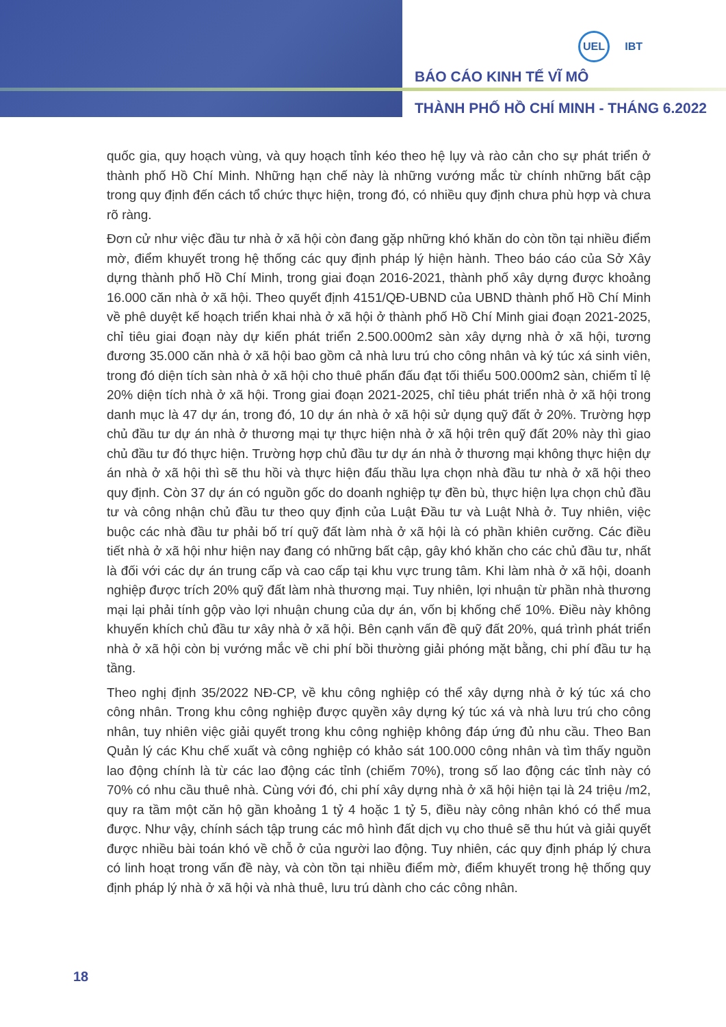UEL IBT
BÁO CÁO KINH TẾ VĨ MÔ
THÀNH PHỐ HỒ CHÍ MINH - THÁNG 6.2022
quốc gia, quy hoạch vùng, và quy hoạch tỉnh kéo theo hệ lụy và rào cản cho sự phát triển ở thành phố Hồ Chí Minh. Những hạn chế này là những vướng mắc từ chính những bất cập trong quy định đến cách tổ chức thực hiện, trong đó, có nhiều quy định chưa phù hợp và chưa rõ ràng.
Đơn cử như việc đầu tư nhà ở xã hội còn đang gặp những khó khăn do còn tồn tại nhiều điểm mờ, điểm khuyết trong hệ thống các quy định pháp lý hiện hành. Theo báo cáo của Sở Xây dựng thành phố Hồ Chí Minh, trong giai đoạn 2016-2021, thành phố xây dựng được khoảng 16.000 căn nhà ở xã hội. Theo quyết định 4151/QĐ-UBND của UBND thành phố Hồ Chí Minh về phê duyệt kế hoạch triển khai nhà ở xã hội ở thành phố Hồ Chí Minh giai đoạn 2021-2025, chỉ tiêu giai đoạn này dự kiến phát triển 2.500.000m2 sàn xây dựng nhà ở xã hội, tương đương 35.000 căn nhà ở xã hội bao gồm cả nhà lưu trú cho công nhân và ký túc xá sinh viên, trong đó diện tích sàn nhà ở xã hội cho thuê phấn đấu đạt tối thiểu 500.000m2 sàn, chiếm tỉ lệ 20% diện tích nhà ở xã hội. Trong giai đoạn 2021-2025, chỉ tiêu phát triển nhà ở xã hội trong danh mục là 47 dự án, trong đó, 10 dự án nhà ở xã hội sử dụng quỹ đất ở 20%. Trường hợp chủ đầu tư dự án nhà ở thương mại tự thực hiện nhà ở xã hội trên quỹ đất 20% này thì giao chủ đầu tư đó thực hiện. Trường hợp chủ đầu tư dự án nhà ở thương mại không thực hiện dự án nhà ở xã hội thì sẽ thu hồi và thực hiện đấu thầu lựa chọn nhà đầu tư nhà ở xã hội theo quy định. Còn 37 dự án có nguồn gốc do doanh nghiệp tự đền bù, thực hiện lựa chọn chủ đầu tư và công nhận chủ đầu tư theo quy định của Luật Đầu tư và Luật Nhà ở. Tuy nhiên, việc buộc các nhà đầu tư phải bố trí quỹ đất làm nhà ở xã hội là có phần khiên cưỡng. Các điều tiết nhà ở xã hội như hiện nay đang có những bất cập, gây khó khăn cho các chủ đầu tư, nhất là đối với các dự án trung cấp và cao cấp tại khu vực trung tâm. Khi làm nhà ở xã hội, doanh nghiệp được trích 20% quỹ đất làm nhà thương mại. Tuy nhiên, lợi nhuận từ phần nhà thương mại lại phải tính gộp vào lợi nhuận chung của dự án, vốn bị khống chế 10%. Điều này không khuyến khích chủ đầu tư xây nhà ở xã hội. Bên cạnh vấn đề quỹ đất 20%, quá trình phát triển nhà ở xã hội còn bị vướng mắc về chi phí bồi thường giải phóng mặt bằng, chi phí đầu tư hạ tầng.
Theo nghị định 35/2022 NĐ-CP, về khu công nghiệp có thể xây dựng nhà ở ký túc xá cho công nhân. Trong khu công nghiệp được quyền xây dựng ký túc xá và nhà lưu trú cho công nhân, tuy nhiên việc giải quyết trong khu công nghiệp không đáp ứng đủ nhu cầu. Theo Ban Quản lý các Khu chế xuất và công nghiệp có khảo sát 100.000 công nhân và tìm thấy nguồn lao động chính là từ các lao động các tỉnh (chiếm 70%), trong số lao động các tỉnh này có 70% có nhu cầu thuê nhà. Cùng với đó, chi phí xây dựng nhà ở xã hội hiện tại là 24 triệu /m2, quy ra tầm một căn hộ gần khoảng 1 tỷ 4 hoặc 1 tỷ 5, điều này công nhân khó có thể mua được. Như vậy, chính sách tập trung các mô hình đất dịch vụ cho thuê sẽ thu hút và giải quyết được nhiều bài toán khó về chỗ ở của người lao động. Tuy nhiên, các quy định pháp lý chưa có linh hoạt trong vấn đề này, và còn tồn tại nhiều điểm mờ, điểm khuyết trong hệ thống quy định pháp lý nhà ở xã hội và nhà thuê, lưu trú dành cho các công nhân.
18